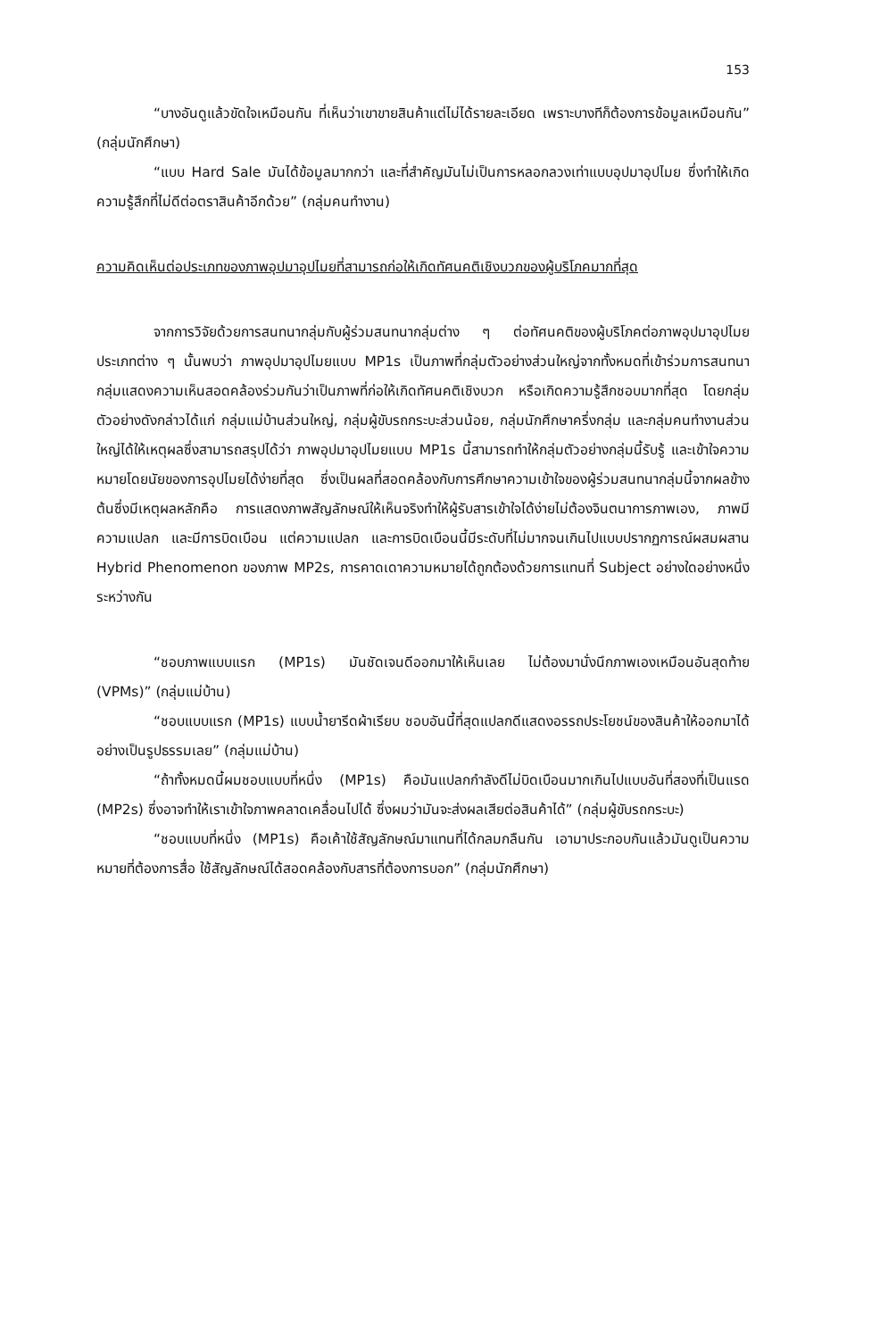153
“บางอันดูแล้วขัดใจเหมือนกัน ที่เห็นว่าเขาขายสินค้าแต่ไม่ได้รายละเอียด เพราะบางทีก็ต้องการข้อมูลเหมือนกัน” (กลุ่มนักศึกษา)
“แบบ Hard Sale มันได้ข้อมูลมากกว่า และที่สำคัญมันไม่เป็นการหลอกลวงเท่าแบบอุปมาอุปไมย ซึ่งทำให้เกิดความรู้สึกที่ไม่ดีต่อตราสินค้าอีกด้วย” (กลุ่มคนทำงาน)
ความคิดเห็นต่อประเภทของภาพอุปมาอุปไมยที่สามารถก่อให้เกิดทัศนคติเชิงบวกของผู้บริโภคมากที่สุด
จากการวิจัยด้วยการสนทนากลุ่มกับผู้ร่วมสนทนากลุ่มต่าง ๆ ต่อทัศนคติของผู้บริโภคต่อภาพอุปมาอุปไมยประเภทต่าง ๆ นั้นพบว่า ภาพอุปมาอุปไมยแบบ MP1s เป็นภาพที่กลุ่มตัวอย่างส่วนใหญ่จากทั้งหมดที่เข้าร่วมการสนทนากลุ่มแสดงความเห็นสอดคล้องร่วมกันว่าเป็นภาพที่ก่อให้เกิดทัศนคติเชิงบวก หรือเกิดความรู้สึกชอบมากที่สุด โดยกลุ่มตัวอย่างดังกล่าวได้แก่ กลุ่มแม่บ้านส่วนใหญ่, กลุ่มผู้ขับรถกระบะส่วนน้อย, กลุ่มนักศึกษาครึ่งกลุ่ม และกลุ่มคนทำงานส่วนใหญ่ได้ให้เหตุผลซึ่งสามารถสรุปได้ว่า ภาพอุปมาอุปไมยแบบ MP1s นี้สามารถทำให้กลุ่มตัวอย่างกลุ่มนี้รับรู้ และเข้าใจความหมายโดยนัยของการอุปไมยได้ง่ายที่สุด ซึ่งเป็นผลที่สอดคล้องกับการศึกษาความเข้าใจของผู้ร่วมสนทนากลุ่มนี้จากผลข้างต้นซึ่งมีเหตุผลหลักคือ การแสดงภาพสัญลักษณ์ให้เห็นจริงทำให้ผู้รับสารเข้าใจได้ง่ายไม่ต้องจินตนาการภาพเอง, ภาพมีความแปลก และมีการบิดเบือน แต่ความแปลก และการบิดเบือนนี้มีระดับที่ไม่มากจนเกินไปแบบปรากฏการณ์ผสมผสาน Hybrid Phenomenon ของภาพ MP2s, การคาดเดาความหมายได้ถูกต้องด้วยการแทนที่ Subject อย่างใดอย่างหนึ่งระหว่างกัน
“ชอบภาพแบบแรก (MP1s) มันชัดเจนดีออกมาให้เห็นเลย ไม่ต้องมานั่งนึกภาพเองเหมือนอันสุดท้าย (VPMs)” (กลุ่มแม่บ้าน)
“ชอบแบบแรก (MP1s) แบบน้ำยารีดผ้าเรียบ ชอบอันนี้ที่สุดแปลกดีแสดงอรรถประโยชน์ของสินค้าให้ออกมาได้อย่างเป็นรูปธรรมเลย” (กลุ่มแม่บ้าน)
“ถ้าทั้งหมดนี้ผมชอบแบบที่หนึ่ง (MP1s) คือมันแปลกกำลังดีไม่บิดเบือนมากเกินไปแบบอันที่สองที่เป็นแรด (MP2s) ซึ่งอาจทำให้เราเข้าใจภาพคลาดเคลื่อนไปได้ ซึ่งผมว่ามันจะส่งผลเสียต่อสินค้าได้” (กลุ่มผู้ขับรถกระบะ)
“ชอบแบบที่หนึ่ง (MP1s) คือเค้าใช้สัญลักษณ์มาแทนที่ได้กลมกลืนกัน เอามาประกอบกันแล้วมันดูเป็นความหมายที่ต้องการสื่อ ใช้สัญลักษณ์ได้สอดคล้องกับสารที่ต้องการบอก” (กลุ่มนักศึกษา)